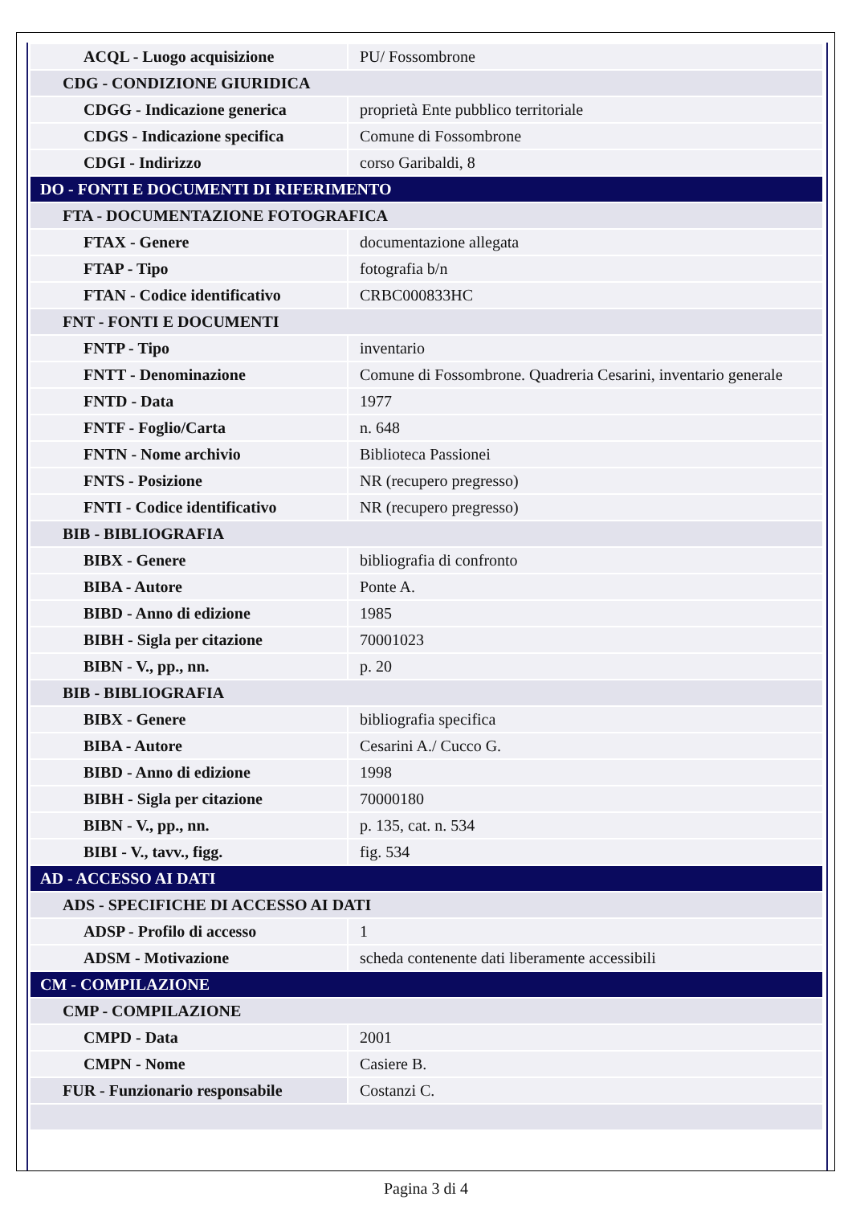| ACQL - Luogo acquisizione | PU/ Fossombrone |
| CDG - CONDIZIONE GIURIDICA | |
| CDGG - Indicazione generica | proprietà Ente pubblico territoriale |
| CDGS - Indicazione specifica | Comune di Fossombrone |
| CDGI - Indirizzo | corso Garibaldi, 8 |
| DO - FONTI E DOCUMENTI DI RIFERIMENTO | |
| FTA - DOCUMENTAZIONE FOTOGRAFICA | |
| FTAX - Genere | documentazione allegata |
| FTAP - Tipo | fotografia b/n |
| FTAN - Codice identificativo | CRBC000833HC |
| FNT - FONTI E DOCUMENTI | |
| FNTP - Tipo | inventario |
| FNTT - Denominazione | Comune di Fossombrone. Quadreria Cesarini, inventario generale |
| FNTD - Data | 1977 |
| FNTF - Foglio/Carta | n. 648 |
| FNTN - Nome archivio | Biblioteca Passionei |
| FNTS - Posizione | NR (recupero pregresso) |
| FNTI - Codice identificativo | NR (recupero pregresso) |
| BIB - BIBLIOGRAFIA | |
| BIBX - Genere | bibliografia di confronto |
| BIBA - Autore | Ponte A. |
| BIBD - Anno di edizione | 1985 |
| BIBH - Sigla per citazione | 70001023 |
| BIBN - V., pp., nn. | p. 20 |
| BIB - BIBLIOGRAFIA | |
| BIBX - Genere | bibliografia specifica |
| BIBA - Autore | Cesarini A./ Cucco G. |
| BIBD - Anno di edizione | 1998 |
| BIBH - Sigla per citazione | 70000180 |
| BIBN - V., pp., nn. | p. 135, cat. n. 534 |
| BIBI - V., tavv., figg. | fig. 534 |
| AD - ACCESSO AI DATI | |
| ADS - SPECIFICHE DI ACCESSO AI DATI | |
| ADSP - Profilo di accesso | 1 |
| ADSM - Motivazione | scheda contenente dati liberamente accessibili |
| CM - COMPILAZIONE | |
| CMP - COMPILAZIONE | |
| CMPD - Data | 2001 |
| CMPN - Nome | Casiere B. |
| FUR - Funzionario responsabile | Costanzi C. |
Pagina 3 di 4